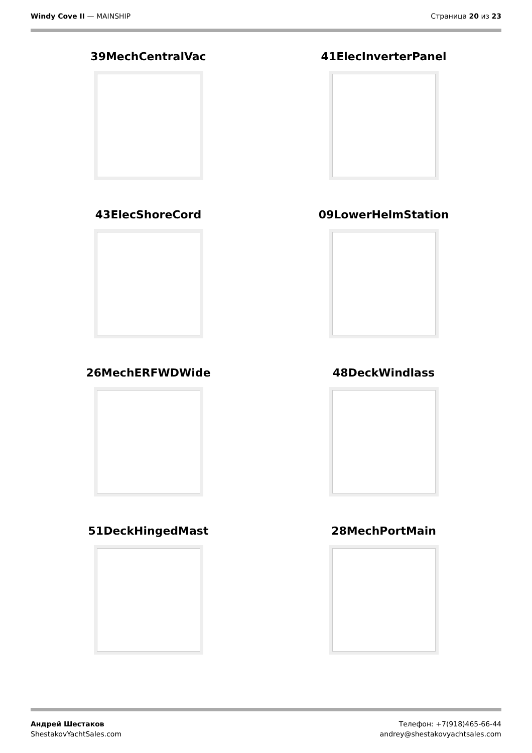Windy Cove II — MAINSHIP Страница 20 из 23
39MechCentralVac
41ElecInverterPanel
43ElecShoreCord
09LowerHelmStation
26MechERFWDWide
48DeckWindlass
51DeckHingedMast
28MechPortMain
Андрей Шестаков
ShestakovYachtSales.com
Телефон: +7(918)465-66-44
andrey@shestakovyachtsales.com